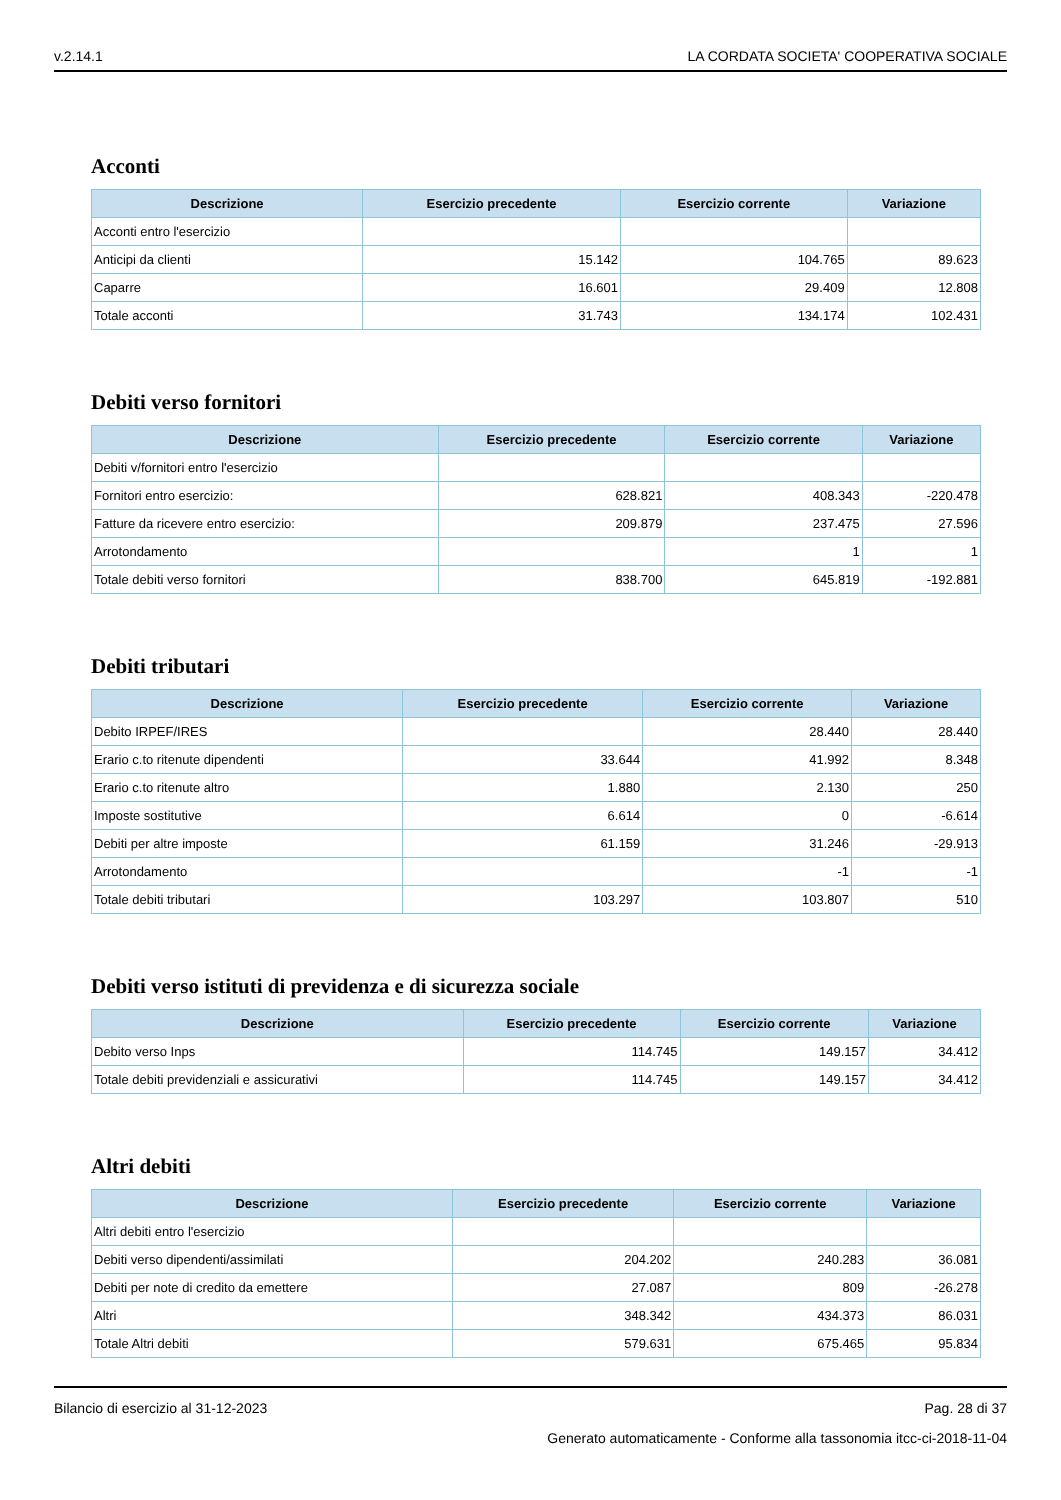v.2.14.1 LA CORDATA SOCIETA' COOPERATIVA SOCIALE
Acconti
| Descrizione | Esercizio precedente | Esercizio corrente | Variazione |
| --- | --- | --- | --- |
| Acconti entro l'esercizio | | | |
| Anticipi da clienti | 15.142 | 104.765 | 89.623 |
| Caparre | 16.601 | 29.409 | 12.808 |
| Totale acconti | 31.743 | 134.174 | 102.431 |
Debiti verso fornitori
| Descrizione | Esercizio precedente | Esercizio corrente | Variazione |
| --- | --- | --- | --- |
| Debiti v/fornitori entro l'esercizio | | | |
| Fornitori entro esercizio: | 628.821 | 408.343 | -220.478 |
| Fatture da ricevere entro esercizio: | 209.879 | 237.475 | 27.596 |
| Arrotondamento | | 1 | 1 |
| Totale debiti verso fornitori | 838.700 | 645.819 | -192.881 |
Debiti tributari
| Descrizione | Esercizio precedente | Esercizio corrente | Variazione |
| --- | --- | --- | --- |
| Debito IRPEF/IRES | | 28.440 | 28.440 |
| Erario c.to ritenute dipendenti | 33.644 | 41.992 | 8.348 |
| Erario c.to ritenute altro | 1.880 | 2.130 | 250 |
| Imposte sostitutive | 6.614 | 0 | -6.614 |
| Debiti per altre imposte | 61.159 | 31.246 | -29.913 |
| Arrotondamento | | -1 | -1 |
| Totale debiti tributari | 103.297 | 103.807 | 510 |
Debiti verso istituti di previdenza e di sicurezza sociale
| Descrizione | Esercizio precedente | Esercizio corrente | Variazione |
| --- | --- | --- | --- |
| Debito verso Inps | 114.745 | 149.157 | 34.412 |
| Totale debiti previdenziali e assicurativi | 114.745 | 149.157 | 34.412 |
Altri debiti
| Descrizione | Esercizio precedente | Esercizio corrente | Variazione |
| --- | --- | --- | --- |
| Altri debiti entro l'esercizio | | | |
| Debiti verso dipendenti/assimilati | 204.202 | 240.283 | 36.081 |
| Debiti per note di credito da emettere | 27.087 | 809 | -26.278 |
| Altri | 348.342 | 434.373 | 86.031 |
| Totale Altri debiti | 579.631 | 675.465 | 95.834 |
Bilancio di esercizio al 31-12-2023 Pag. 28 di 37
Generato automaticamente - Conforme alla tassonomia itcc-ci-2018-11-04